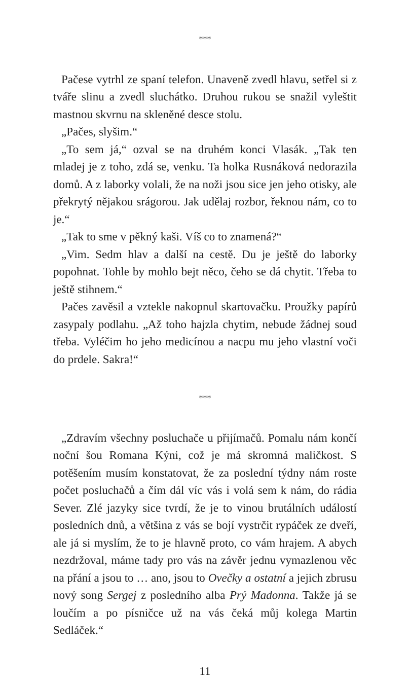***
Pačese vytrhl ze spaní telefon. Unaveně zvedl hlavu, setřel si z tváře slinu a zvedl sluchátko. Druhou rukou se snažil vyleštit mastnou skvrnu na skleněné desce stolu.
„Pačes, slyšim.“
„To sem já,“ ozval se na druhém konci Vlasák. „Tak ten mladej je z toho, zdá se, venku. Ta holka Rusnáková nedorazila domů. A z laborky volali, že na noži jsou sice jen jeho otisky, ale překrytý nějakou srágorou. Jak udělaj rozbor, řeknou nám, co to je.“
„Tak to sme v pěkný kaši. Víš co to znamená?“
„Vim. Sedm hlav a další na cestě. Du je ještě do laborky popohnat. Tohle by mohlo bejt něco, čeho se dá chytit. Třeba to ještě stihnem.“
Pačes zavěsil a vztekle nakopnul skartovačku. Proužky papírů zasypaly podlahu. „Až toho hajzla chytim, nebude žádnej soud třeba. Vyléčim ho jeho medicínou a nacpu mu jeho vlastní voči do prdele. Sakra!“
***
„Zdravím všechny posluchače u přijímačů. Pomalu nám končí noční šou Romana Kýni, což je má skromná maličkost. S potěšením musím konstatovat, že za poslední týdny nám roste počet posluchačů a čím dál víc vás i volá sem k nám, do rádia Sever. Zlé jazyky sice tvrdí, že je to vinou brutálních událostí posledních dnů, a většina z vás se bojí vystrčit rypáček ze dveří, ale já si myslím, že to je hlavně proto, co vám hrajem. A abych nezdržoval, máme tady pro vás na závěr jednu vymazlenou věc na přání a jsou to … ano, jsou to Ovečky a ostatní a jejich zbrusu nový song Sergej z posledního alba Prý Madonna. Takže já se loučím a po písničce už na vás čeká můj kolega Martin Sedláček.“
11